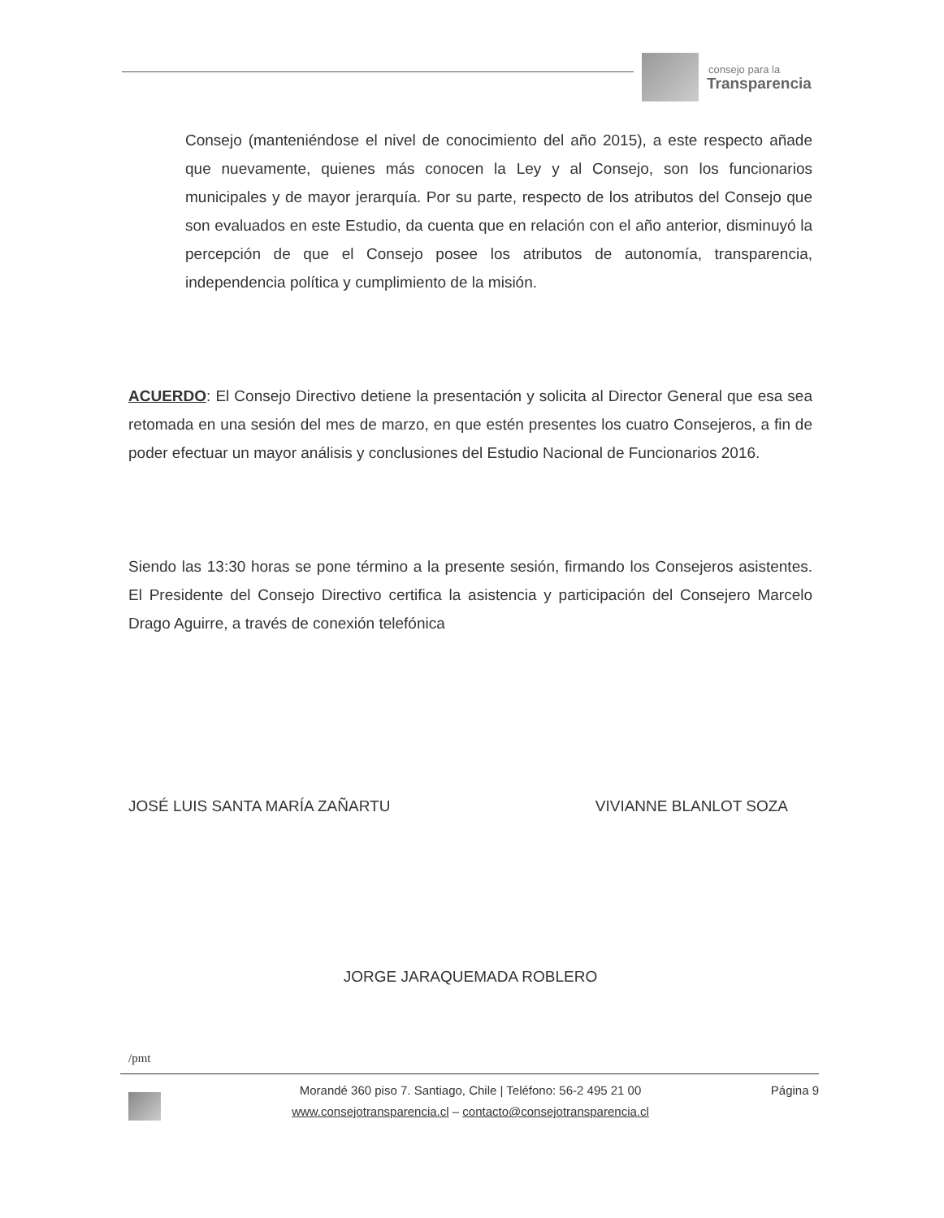consejo para la
Transparencia
Consejo (manteniéndose el nivel de conocimiento del año 2015), a este respecto añade que nuevamente, quienes más conocen la Ley y al Consejo, son los funcionarios municipales y de mayor jerarquía. Por su parte, respecto de los atributos del Consejo que son evaluados en este Estudio, da cuenta que en relación con el año anterior, disminuyó la percepción de que el Consejo posee los atributos de autonomía, transparencia, independencia política y cumplimiento de la misión.
ACUERDO: El Consejo Directivo detiene la presentación y solicita al Director General que esa sea retomada en una sesión del mes de marzo, en que estén presentes los cuatro Consejeros, a fin de poder efectuar un mayor análisis y conclusiones del Estudio Nacional de Funcionarios 2016.
Siendo las 13:30 horas se pone término a la presente sesión, firmando los Consejeros asistentes. El Presidente del Consejo Directivo certifica la asistencia y participación del Consejero Marcelo Drago Aguirre, a través de conexión telefónica
JOSÉ LUIS SANTA MARÍA ZAÑARTU VIVIANNE BLANLOT SOZA
JORGE JARAQUEMADA ROBLERO
/pmt
Página 9 Morandé 360 piso 7. Santiago, Chile | Teléfono: 56-2 495 21 00
www.consejotransparencia.cl – contacto@consejotransparencia.cl